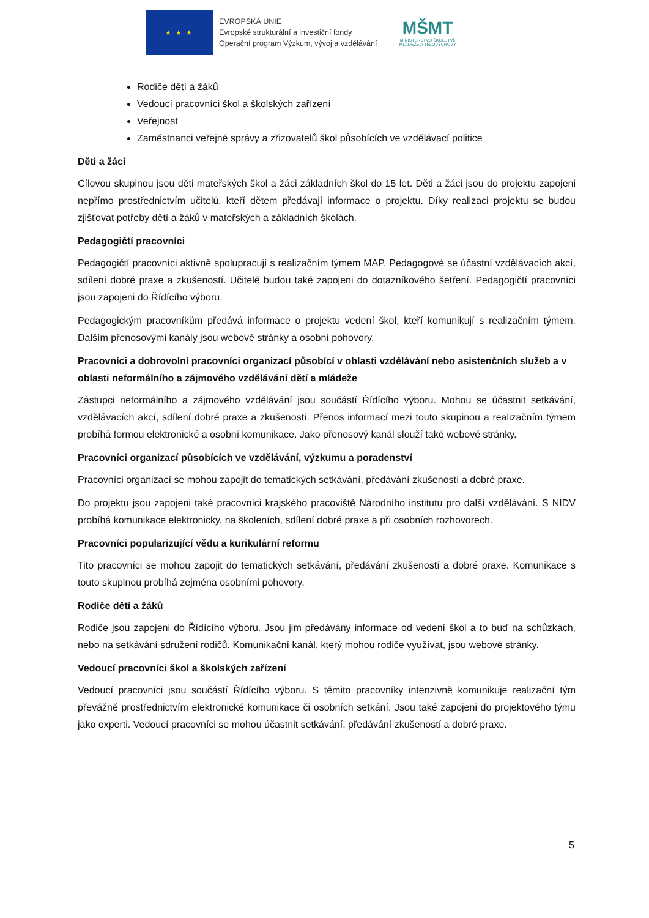★ ★ ★
EVROPSKÁ UNIE
Evropské strukturální a investiční fondy
Operační program Výzkum, vývoj a vzdělávání
MŠMT
MINISTERSTVO ŠKOLSTVÍ,
MLÁDEŽE A TĚLOVÝCHOVY
Rodiče dětí a žáků
Vedoucí pracovníci škol a školských zařízení
Veřejnost
Zaměstnanci veřejné správy a zřizovatelů škol působících ve vzdělávací politice
Děti a žáci
Cílovou skupinou jsou děti mateřských škol a žáci základních škol do 15 let. Děti a žáci jsou do projektu zapojeni nepřímo prostřednictvím učitelů, kteří dětem předávají informace o projektu. Díky realizaci projektu se budou zjišťovat potřeby dětí a žáků v mateřských a základních školách.
Pedagogičtí pracovníci
Pedagogičtí pracovníci aktivně spolupracují s realizačním týmem MAP. Pedagogové se účastní vzdělávacích akcí, sdílení dobré praxe a zkušeností. Učitelé budou také zapojeni do dotazníkového šetření. Pedagogičtí pracovníci jsou zapojeni do Řídícího výboru.
Pedagogickým pracovníkům předává informace o projektu vedení škol, kteří komunikují s realizačním týmem. Dalším přenosovými kanály jsou webové stránky a osobní pohovory.
Pracovníci a dobrovolní pracovníci organizací působící v oblasti vzdělávání nebo asistenčních služeb a v oblasti neformálního a zájmového vzdělávání dětí a mládeže
Zástupci neformálního a zájmového vzdělávání jsou součástí Řídícího výboru. Mohou se účastnit setkávání, vzdělávacích akcí, sdílení dobré praxe a zkušeností. Přenos informací mezi touto skupinou a realizačním týmem probíhá formou elektronické a osobní komunikace. Jako přenosový kanál slouží také webové stránky.
Pracovníci organizací působících ve vzdělávání, výzkumu a poradenství
Pracovníci organizací se mohou zapojit do tematických setkávání, předávání zkušeností a dobré praxe.
Do projektu jsou zapojeni také pracovníci krajského pracoviště Národního institutu pro další vzdělávání. S NIDV probíhá komunikace elektronicky, na školeních, sdílení dobré praxe a při osobních rozhovorech.
Pracovníci popularizující vědu a kurikulární reformu
Tito pracovníci se mohou zapojit do tematických setkávání, předávání zkušeností a dobré praxe. Komunikace s touto skupinou probíhá zejména osobními pohovory.
Rodiče dětí a žáků
Rodiče jsou zapojeni do Řídícího výboru. Jsou jim předávány informace od vedení škol a to buď na schůzkách, nebo na setkávání sdružení rodičů. Komunikační kanál, který mohou rodiče využívat, jsou webové stránky.
Vedoucí pracovníci škol a školských zařízení
Vedoucí pracovníci jsou součástí Řídícího výboru. S těmito pracovníky intenzivně komunikuje realizační tým převážně prostřednictvím elektronické komunikace či osobních setkání. Jsou také zapojeni do projektového týmu jako experti. Vedoucí pracovníci se mohou účastnit setkávání, předávání zkušeností a dobré praxe.
5